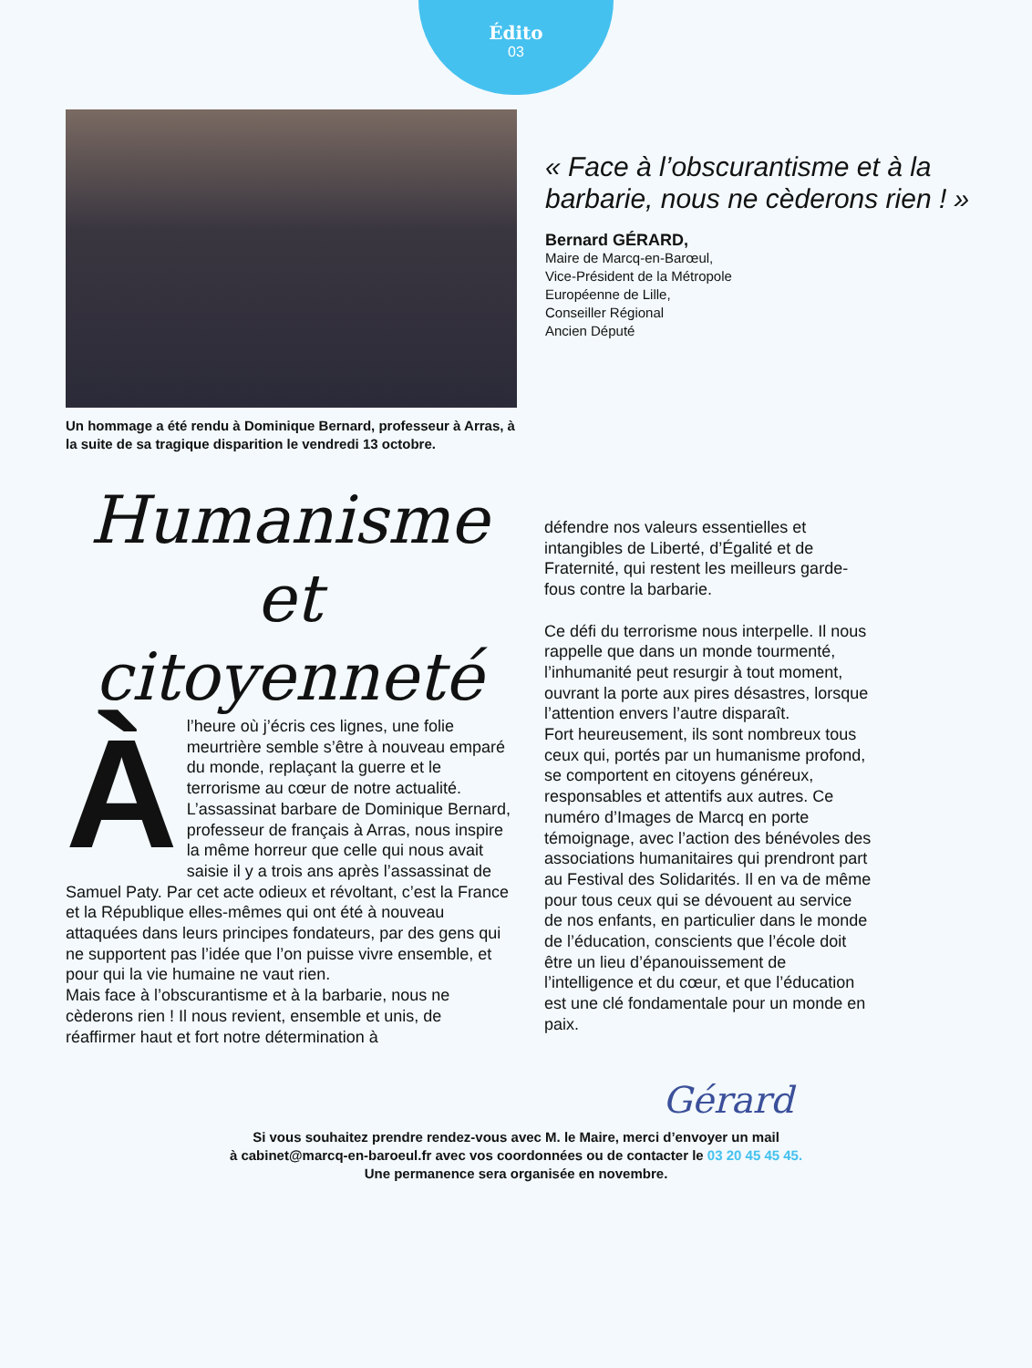Édito
03
Un hommage a été rendu à Dominique Bernard, professeur à Arras, à la suite de sa tragique disparition le vendredi 13 octobre.
« Face à l’obscurantisme et à la barbarie, nous ne cèderons rien ! »
Bernard GÉRARD,
Maire de Marcq-en-Barœul,
Vice-Président de la Métropole
Européenne de Lille,
Conseiller Régional
Ancien Député
Humanisme et
citoyenneté
Àl’heure où j’écris ces lignes, une folie meurtrière semble s’être à nouveau emparé du monde, replaçant la guerre et le terrorisme au cœur de notre actualité. L’assassinat barbare de Dominique Bernard, professeur de français à Arras, nous inspire la même horreur que celle qui nous avait saisie il y a trois ans après l’assassinat de Samuel Paty. Par cet acte odieux et révoltant, c’est la France et la République elles-mêmes qui ont été à nouveau attaquées dans leurs principes fondateurs, par des gens qui ne supportent pas l’idée que l’on puisse vivre ensemble, et pour qui la vie humaine ne vaut rien.
Mais face à l’obscurantisme et à la barbarie, nous ne cèderons rien ! Il nous revient, ensemble et unis, de réaffirmer haut et fort notre détermination à
défendre nos valeurs essentielles et intangibles de Liberté, d’Égalité et de Fraternité, qui restent les meilleurs garde-fous contre la barbarie.
Ce défi du terrorisme nous interpelle. Il nous rappelle que dans un monde tourmenté, l’inhumanité peut resurgir à tout moment, ouvrant la porte aux pires désastres, lorsque l’attention envers l’autre disparaît.
Fort heureusement, ils sont nombreux tous ceux qui, portés par un humanisme profond, se comportent en citoyens généreux, responsables et attentifs aux autres. Ce numéro d’Images de Marcq en porte témoignage, avec l’action des bénévoles des associations humanitaires qui prendront part au Festival des Solidarités. Il en va de même pour tous ceux qui se dévouent au service de nos enfants, en particulier dans le monde de l’éducation, conscients que l’école doit être un lieu d’épanouissement de l’intelligence et du cœur, et que l’éducation est une clé fondamentale pour un monde en paix.
Gérard
Si vous souhaitez prendre rendez-vous avec M. le Maire, merci d’envoyer un mail
à cabinet@marcq-en-baroeul.fr avec vos coordonnées ou de contacter le 03 20 45 45 45.
Une permanence sera organisée en novembre.